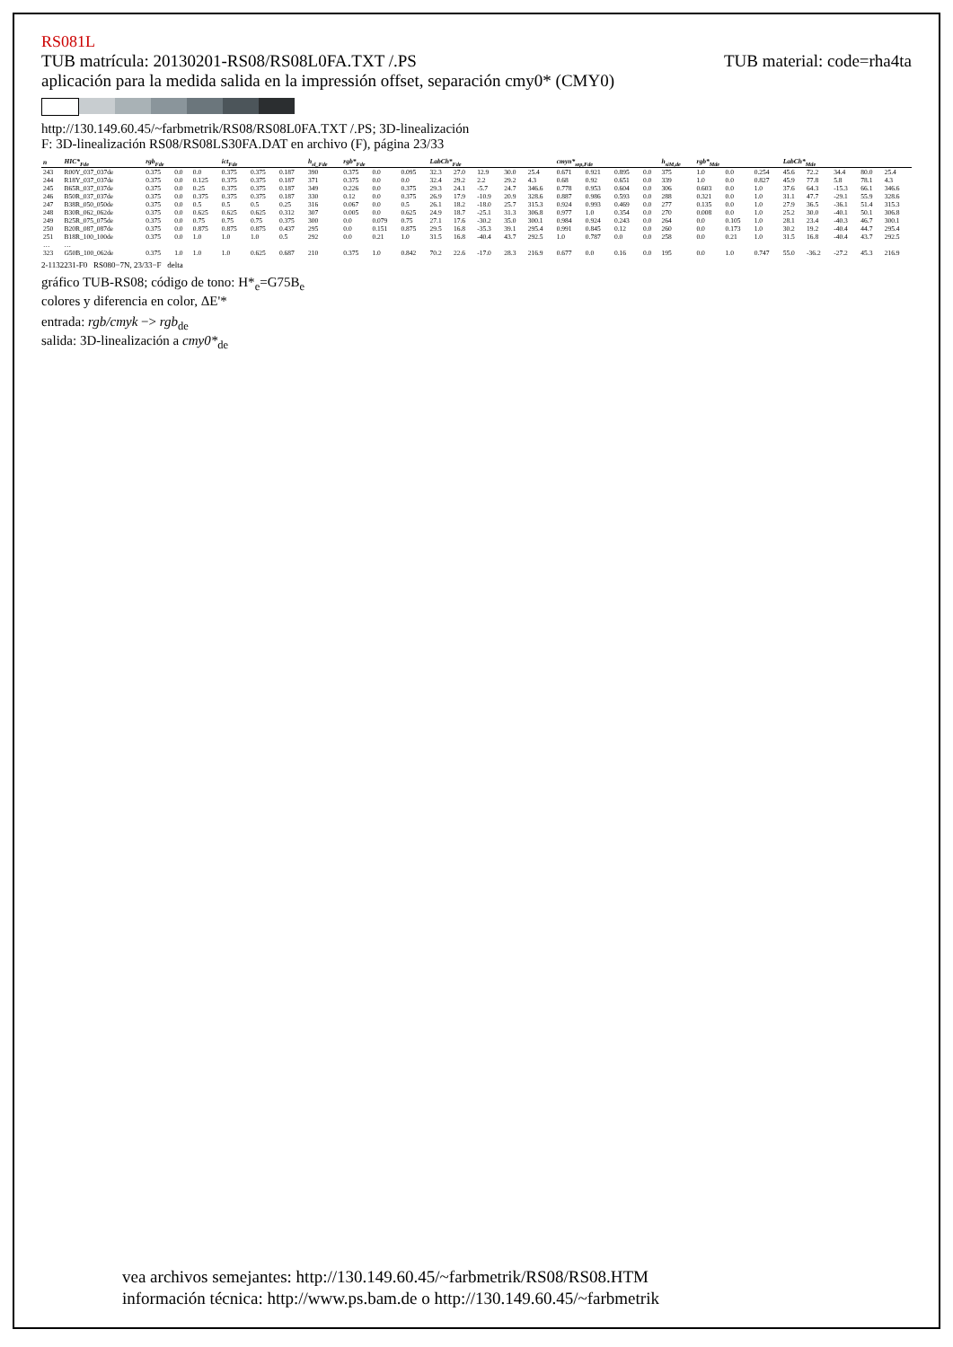RS081L
TUB matrícula: 20130201-RS08/RS08L0FA.TXT /.PS TUB material: code=rha4ta
aplicación para la medida salida en la impressión offset, separación cmy0* (CMY0)
http://130.149.60.45/~farbmetrik/RS08/RS08L0FA.TXT /.PS; 3D-linealización
F: 3D-linealización RS08/RS08LS30FA.DAT en archivo (F), página 23/33
| n | HIC*<sub>Fde</sub> | rgb<sub>Fde</sub> | | | ict<sub>Fde</sub> | | | h<sub>sl_Fde</sub> | rgb*<sub>Fde</sub> | | | LabCh*<sub>Fde</sub> | | | | | cmyn*<sub>sep,Fde</sub> | | | | h<sub>siM,de</sub> | rgb*<sub>Mde</sub> | | | LabCh*<sub>Mde</sub> | | | | |
| --- | --- | --- | --- | --- | --- | --- | --- | --- | --- | --- | --- | --- | --- | --- | --- | --- | --- | --- | --- | --- | --- | --- | --- | --- | --- | --- | --- | --- | --- |
| 243 | R00Y_037_037de | 0.375 | 0.0 | 0.0 | 0.375 | 0.375 | 0.187 | 390 | 0.375 | 0.0 | 0.095 | 32.3 | 27.0 | 12.9 | 30.0 | 25.4 | 0.671 | 0.921 | 0.895 | 0.0 | 375 | 1.0 | 0.0 | 0.254 | 45.6 | 72.2 | 34.4 | 80.0 | 25.4 |
| 244 | R18Y_037_037de | 0.375 | 0.0 | 0.125 | 0.375 | 0.375 | 0.187 | 371 | 0.375 | 0.0 | 0.0 | 32.4 | 29.2 | 2.2 | 29.2 | 4.3 | 0.68 | 0.92 | 0.651 | 0.0 | 339 | 1.0 | 0.0 | 0.827 | 45.9 | 77.8 | 5.8 | 78.1 | 4.3 |
| 245 | B65R_037_037de | 0.375 | 0.0 | 0.25 | 0.375 | 0.375 | 0.187 | 349 | 0.226 | 0.0 | 0.375 | 29.3 | 24.1 | -5.7 | 24.7 | 346.6 | 0.778 | 0.953 | 0.604 | 0.0 | 306 | 0.603 | 0.0 | 1.0 | 37.6 | 64.3 | -15.3 | 66.1 | 346.6 |
| 246 | B50R_037_037de | 0.375 | 0.0 | 0.375 | 0.375 | 0.375 | 0.187 | 330 | 0.12 | 0.0 | 0.375 | 26.9 | 17.9 | -10.9 | 20.9 | 328.6 | 0.887 | 0.986 | 0.593 | 0.0 | 288 | 0.321 | 0.0 | 1.0 | 31.1 | 47.7 | -29.1 | 55.9 | 328.6 |
| 247 | B38R_050_050de | 0.375 | 0.0 | 0.5 | 0.5 | 0.5 | 0.25 | 316 | 0.067 | 0.0 | 0.5 | 26.1 | 18.2 | -18.0 | 25.7 | 315.3 | 0.924 | 0.993 | 0.469 | 0.0 | 277 | 0.135 | 0.0 | 1.0 | 27.9 | 36.5 | -36.1 | 51.4 | 315.3 |
| 248 | B30R_062_062de | 0.375 | 0.0 | 0.625 | 0.625 | 0.625 | 0.312 | 307 | 0.005 | 0.0 | 0.625 | 24.9 | 18.7 | -25.1 | 31.3 | 306.8 | 0.977 | 1.0 | 0.354 | 0.0 | 270 | 0.008 | 0.0 | 1.0 | 25.2 | 30.0 | -40.1 | 50.1 | 306.8 |
| 249 | B25R_075_075de | 0.375 | 0.0 | 0.75 | 0.75 | 0.75 | 0.375 | 300 | 0.0 | 0.079 | 0.75 | 27.1 | 17.6 | -30.2 | 35.0 | 300.1 | 0.984 | 0.924 | 0.243 | 0.0 | 264 | 0.0 | 0.105 | 1.0 | 28.1 | 23.4 | -40.3 | 46.7 | 300.1 |
| 250 | B20R_087_087de | 0.375 | 0.0 | 0.875 | 0.875 | 0.875 | 0.437 | 295 | 0.0 | 0.151 | 0.875 | 29.5 | 16.8 | -35.3 | 39.1 | 295.4 | 0.991 | 0.845 | 0.12 | 0.0 | 260 | 0.0 | 0.173 | 1.0 | 30.2 | 19.2 | -40.4 | 44.7 | 295.4 |
| 251 | B18R_100_100de | 0.375 | 0.0 | 1.0 | 1.0 | 1.0 | 0.5 | 292 | 0.0 | 0.21 | 1.0 | 31.5 | 16.8 | -40.4 | 43.7 | 292.5 | 1.0 | 0.787 | 0.0 | 0.0 | 258 | 0.0 | 0.21 | 1.0 | 31.5 | 16.8 | -40.4 | 43.7 | 292.5 |
| … | … | | | | | | | | | | | | | | | | | | | | | | | | | | | | |
| 323 | G50B_100_062de | 0.375 | 1.0 | 1.0 | 1.0 | 0.625 | 0.687 | 210 | 0.375 | 1.0 | 0.842 | 70.2 | 22.6 | -17.0 | 28.3 | 216.9 | 0.677 | 0.0 | 0.16 | 0.0 | 195 | 0.0 | 1.0 | 0.747 | 55.0 | -36.2 | -27.2 | 45.3 | 216.9 |
2-1132231-F0 RS080−7N, 23/33−F delta
gráfico TUB-RS08; código de tono: H*<sub>e</sub>=G75B<sub>e</sub>
colores y diferencia en color, ΔE'*
entrada: rgb/cmyk −> rgb<sub>de</sub>
salida: 3D-linealización a cmy0*<sub>de</sub>
vea archivos semejantes: http://130.149.60.45/~farbmetrik/RS08/RS08.HTM
información técnica: http://www.ps.bam.de o http://130.149.60.45/~farbmetrik